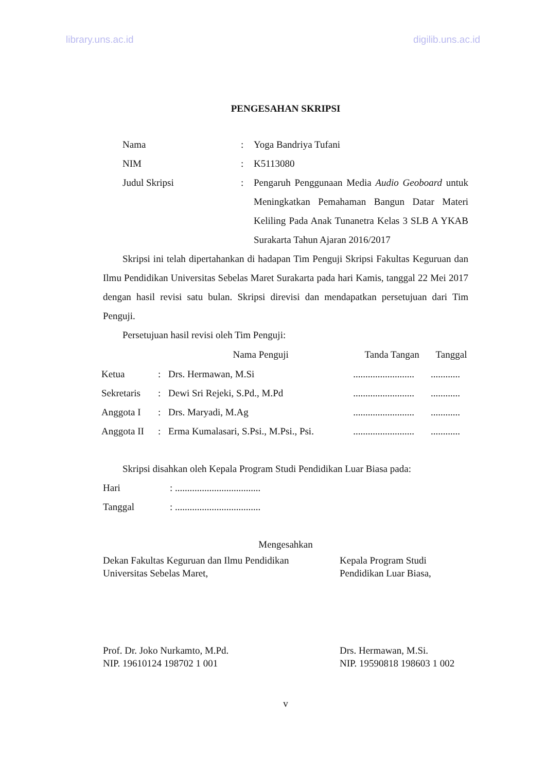library.uns.ac.id digilib.uns.ac.id
PENGESAHAN SKRIPSI
| Nama | : | Yoga Bandriya Tufani |
| NIM | : | K5113080 |
| Judul Skripsi | : | Pengaruh Penggunaan Media Audio Geoboard untuk Meningkatkan Pemahaman Bangun Datar Materi Keliling Pada Anak Tunanetra Kelas 3 SLB A YKAB Surakarta Tahun Ajaran 2016/2017 |
Skripsi ini telah dipertahankan di hadapan Tim Penguji Skripsi Fakultas Keguruan dan Ilmu Pendidikan Universitas Sebelas Maret Surakarta pada hari Kamis, tanggal 22 Mei 2017 dengan hasil revisi satu bulan. Skripsi direvisi dan mendapatkan persetujuan dari Tim Penguji.
Persetujuan hasil revisi oleh Tim Penguji:
| | | Nama Penguji | Tanda Tangan | Tanggal |
| --- | --- | --- | --- | --- |
| Ketua | : | Drs. Hermawan, M.Si | ......................... | ............ |
| Sekretaris | : | Dewi Sri Rejeki, S.Pd., M.Pd | ......................... | ............ |
| Anggota I | : | Drs. Maryadi, M.Ag | ......................... | ............ |
| Anggota II | : | Erma Kumalasari, S.Psi., M.Psi., Psi. | ......................... | ............ |
Skripsi disahkan oleh Kepala Program Studi Pendidikan Luar Biasa pada:
| Hari | : ................................... |
| Tanggal | : ................................... |
Mengesahkan
Dekan Fakultas Keguruan dan Ilmu Pendidikan
Universitas Sebelas Maret,
Kepala Program Studi
Pendidikan Luar Biasa,
Prof. Dr. Joko Nurkamto, M.Pd.
NIP. 19610124 198702 1 001
Drs. Hermawan, M.Si.
NIP. 19590818 198603 1 002
v